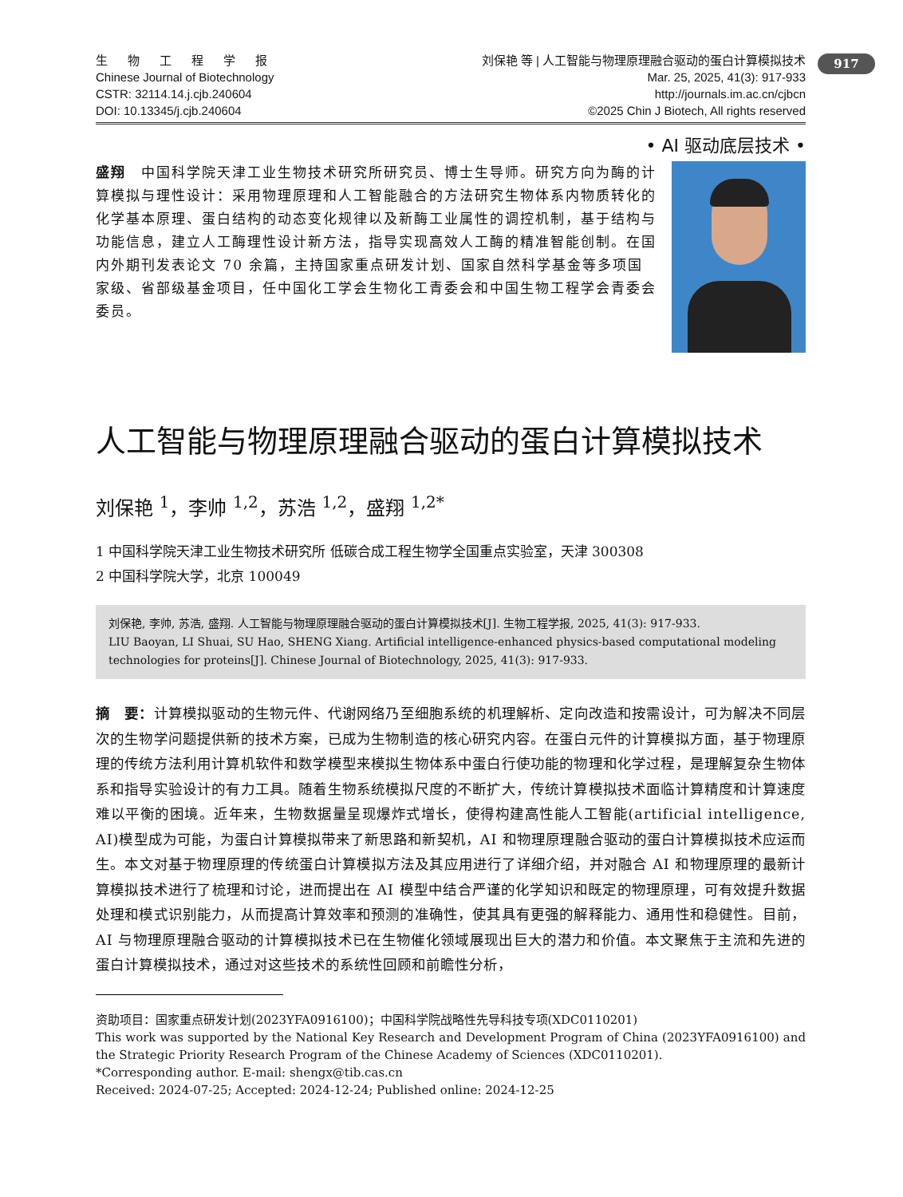917
生 物 工 程 学 报
Chinese Journal of Biotechnology
CSTR: 32114.14.j.cjb.240604
DOI: 10.13345/j.cjb.240604
刘保艳 等 | 人工智能与物理原理融合驱动的蛋白计算模拟技术
Mar. 25, 2025, 41(3): 917-933
http://journals.im.ac.cn/cjbcn
©2025 Chin J Biotech, All rights reserved
• AI 驱动底层技术 •
盛翔　中国科学院天津工业生物技术研究所研究员、博士生导师。研究方向为酶的计算模拟与理性设计：采用物理原理和人工智能融合的方法研究生物体系内物质转化的化学基本原理、蛋白结构的动态变化规律以及新酶工业属性的调控机制，基于结构与功能信息，建立人工酶理性设计新方法，指导实现高效人工酶的精准智能创制。在国内外期刊发表论文 70 余篇，主持国家重点研发计划、国家自然科学基金等多项国家级、省部级基金项目，任中国化工学会生物化工青委会和中国生物工程学会青委会委员。
人工智能与物理原理融合驱动的蛋白计算模拟技术
刘保艳 <sup>1</sup>，李帅 <sup>1,2</sup>，苏浩 <sup>1,2</sup>，盛翔 <sup>1,2*</sup>
1 中国科学院天津工业生物技术研究所 低碳合成工程生物学全国重点实验室，天津 300308
2 中国科学院大学，北京 100049
刘保艳, 李帅, 苏浩, 盛翔. 人工智能与物理原理融合驱动的蛋白计算模拟技术[J]. 生物工程学报, 2025, 41(3): 917-933.
LIU Baoyan, LI Shuai, SU Hao, SHENG Xiang. Artificial intelligence-enhanced physics-based computational modeling technologies for proteins[J]. Chinese Journal of Biotechnology, 2025, 41(3): 917-933.
摘　要：计算模拟驱动的生物元件、代谢网络乃至细胞系统的机理解析、定向改造和按需设计，可为解决不同层次的生物学问题提供新的技术方案，已成为生物制造的核心研究内容。在蛋白元件的计算模拟方面，基于物理原理的传统方法利用计算机软件和数学模型来模拟生物体系中蛋白行使功能的物理和化学过程，是理解复杂生物体系和指导实验设计的有力工具。随着生物系统模拟尺度的不断扩大，传统计算模拟技术面临计算精度和计算速度难以平衡的困境。近年来，生物数据量呈现爆炸式增长，使得构建高性能人工智能(artificial intelligence, AI)模型成为可能，为蛋白计算模拟带来了新思路和新契机，AI 和物理原理融合驱动的蛋白计算模拟技术应运而生。本文对基于物理原理的传统蛋白计算模拟方法及其应用进行了详细介绍，并对融合 AI 和物理原理的最新计算模拟技术进行了梳理和讨论，进而提出在 AI 模型中结合严谨的化学知识和既定的物理原理，可有效提升数据处理和模式识别能力，从而提高计算效率和预测的准确性，使其具有更强的解释能力、通用性和稳健性。目前，AI 与物理原理融合驱动的计算模拟技术已在生物催化领域展现出巨大的潜力和价值。本文聚焦于主流和先进的蛋白计算模拟技术，通过对这些技术的系统性回顾和前瞻性分析，
资助项目：国家重点研发计划(2023YFA0916100)；中国科学院战略性先导科技专项(XDC0110201)
This work was supported by the National Key Research and Development Program of China (2023YFA0916100) and the Strategic Priority Research Program of the Chinese Academy of Sciences (XDC0110201).
*Corresponding author. E-mail: shengx@tib.cas.cn
Received: 2024-07-25; Accepted: 2024-12-24; Published online: 2024-12-25